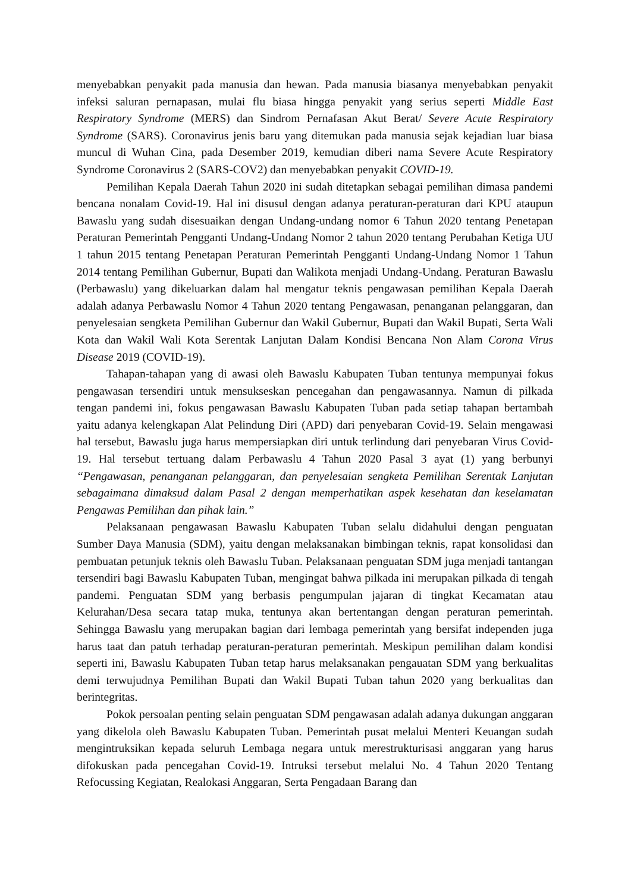menyebabkan penyakit pada manusia dan hewan. Pada manusia biasanya menyebabkan penyakit infeksi saluran pernapasan, mulai flu biasa hingga penyakit yang serius seperti Middle East Respiratory Syndrome (MERS) dan Sindrom Pernafasan Akut Berat/ Severe Acute Respiratory Syndrome (SARS). Coronavirus jenis baru yang ditemukan pada manusia sejak kejadian luar biasa muncul di Wuhan Cina, pada Desember 2019, kemudian diberi nama Severe Acute Respiratory Syndrome Coronavirus 2 (SARS-COV2) dan menyebabkan penyakit COVID-19.
Pemilihan Kepala Daerah Tahun 2020 ini sudah ditetapkan sebagai pemilihan dimasa pandemi bencana nonalam Covid-19. Hal ini disusul dengan adanya peraturan-peraturan dari KPU ataupun Bawaslu yang sudah disesuaikan dengan Undang-undang nomor 6 Tahun 2020 tentang Penetapan Peraturan Pemerintah Pengganti Undang-Undang Nomor 2 tahun 2020 tentang Perubahan Ketiga UU 1 tahun 2015 tentang Penetapan Peraturan Pemerintah Pengganti Undang-Undang Nomor 1 Tahun 2014 tentang Pemilihan Gubernur, Bupati dan Walikota menjadi Undang-Undang. Peraturan Bawaslu (Perbawaslu) yang dikeluarkan dalam hal mengatur teknis pengawasan pemilihan Kepala Daerah adalah adanya Perbawaslu Nomor 4 Tahun 2020 tentang Pengawasan, penanganan pelanggaran, dan penyelesaian sengketa Pemilihan Gubernur dan Wakil Gubernur, Bupati dan Wakil Bupati, Serta Wali Kota dan Wakil Wali Kota Serentak Lanjutan Dalam Kondisi Bencana Non Alam Corona Virus Disease 2019 (COVID-19).
Tahapan-tahapan yang di awasi oleh Bawaslu Kabupaten Tuban tentunya mempunyai fokus pengawasan tersendiri untuk mensukseskan pencegahan dan pengawasannya. Namun di pilkada tengan pandemi ini, fokus pengawasan Bawaslu Kabupaten Tuban pada setiap tahapan bertambah yaitu adanya kelengkapan Alat Pelindung Diri (APD) dari penyebaran Covid-19. Selain mengawasi hal tersebut, Bawaslu juga harus mempersiapkan diri untuk terlindung dari penyebaran Virus Covid-19. Hal tersebut tertuang dalam Perbawaslu 4 Tahun 2020 Pasal 3 ayat (1) yang berbunyi “Pengawasan, penanganan pelanggaran, dan penyelesaian sengketa Pemilihan Serentak Lanjutan sebagaimana dimaksud dalam Pasal 2 dengan memperhatikan aspek kesehatan dan keselamatan Pengawas Pemilihan dan pihak lain.”
Pelaksanaan pengawasan Bawaslu Kabupaten Tuban selalu didahului dengan penguatan Sumber Daya Manusia (SDM), yaitu dengan melaksanakan bimbingan teknis, rapat konsolidasi dan pembuatan petunjuk teknis oleh Bawaslu Tuban. Pelaksanaan penguatan SDM juga menjadi tantangan tersendiri bagi Bawaslu Kabupaten Tuban, mengingat bahwa pilkada ini merupakan pilkada di tengah pandemi. Penguatan SDM yang berbasis pengumpulan jajaran di tingkat Kecamatan atau Kelurahan/Desa secara tatap muka, tentunya akan bertentangan dengan peraturan pemerintah. Sehingga Bawaslu yang merupakan bagian dari lembaga pemerintah yang bersifat independen juga harus taat dan patuh terhadap peraturan-peraturan pemerintah. Meskipun pemilihan dalam kondisi seperti ini, Bawaslu Kabupaten Tuban tetap harus melaksanakan pengauatan SDM yang berkualitas demi terwujudnya Pemilihan Bupati dan Wakil Bupati Tuban tahun 2020 yang berkualitas dan berintegritas.
Pokok persoalan penting selain penguatan SDM pengawasan adalah adanya dukungan anggaran yang dikelola oleh Bawaslu Kabupaten Tuban. Pemerintah pusat melalui Menteri Keuangan sudah mengintruksikan kepada seluruh Lembaga negara untuk merestrukturisasi anggaran yang harus difokuskan pada pencegahan Covid-19. Intruksi tersebut melalui No. 4 Tahun 2020 Tentang Refocussing Kegiatan, Realokasi Anggaran, Serta Pengadaan Barang dan